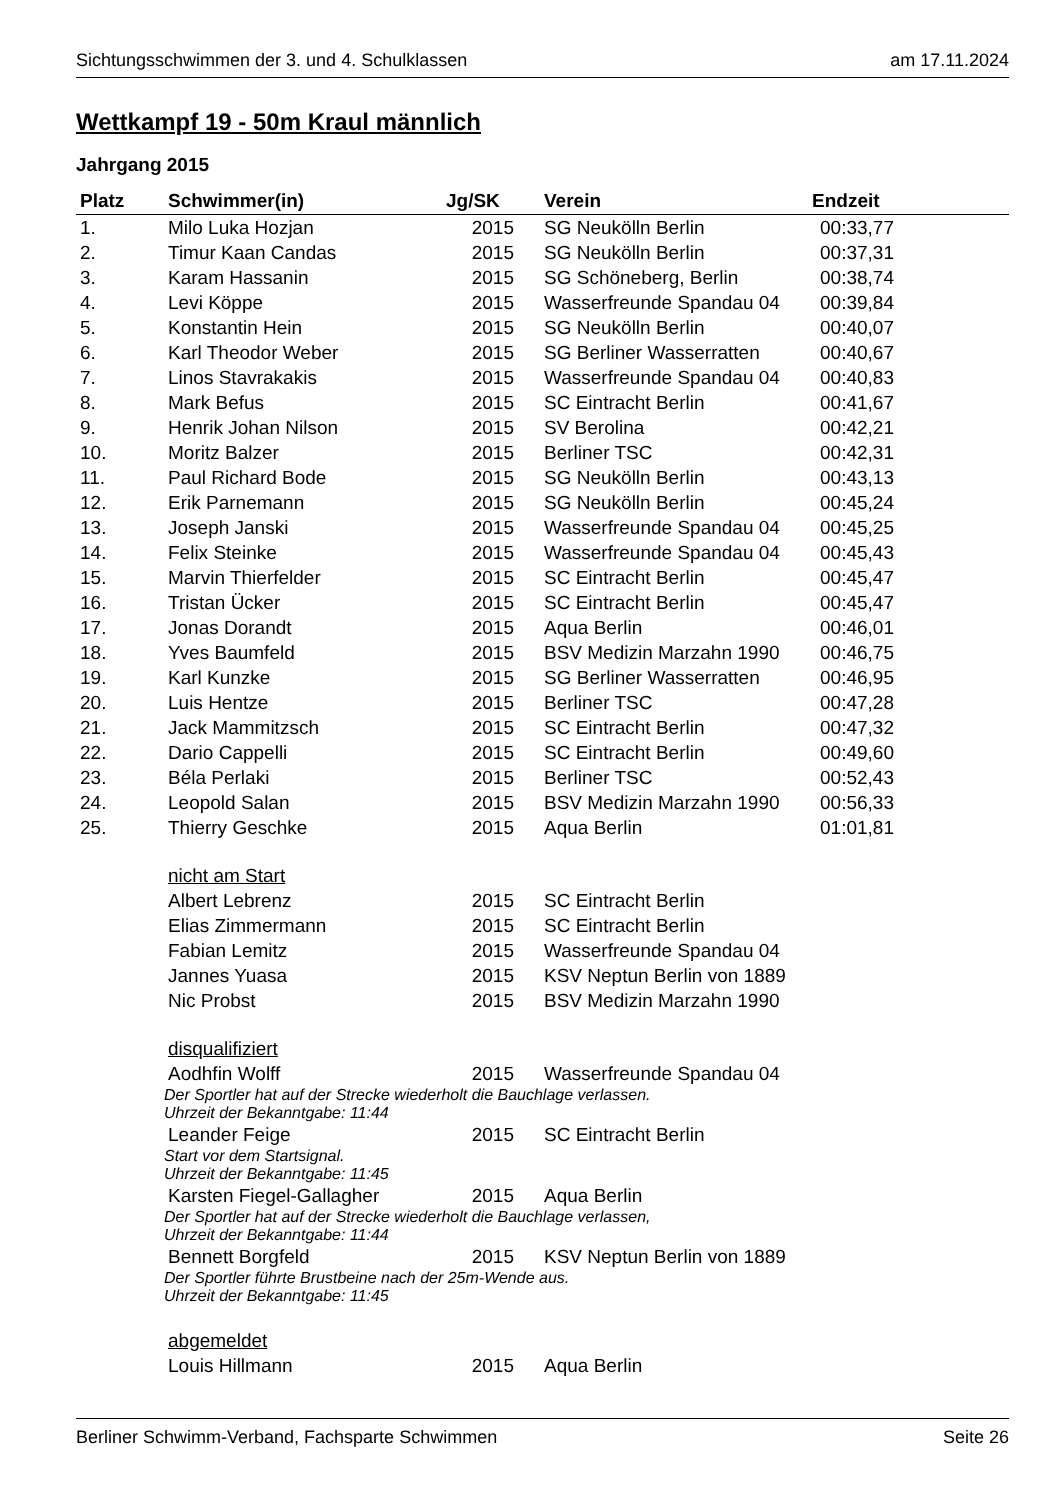Sichtungsschwimmen der 3. und 4. Schulklassen am 17.11.2024
Wettkampf 19 - 50m Kraul männlich
Jahrgang 2015
| Platz | Schwimmer(in) | Jg/SK | Verein | Endzeit |
| --- | --- | --- | --- | --- |
| 1. | Milo Luka Hozjan | 2015 | SG Neukölln Berlin | 00:33,77 |
| 2. | Timur Kaan Candas | 2015 | SG Neukölln Berlin | 00:37,31 |
| 3. | Karam Hassanin | 2015 | SG Schöneberg, Berlin | 00:38,74 |
| 4. | Levi Köppe | 2015 | Wasserfreunde Spandau 04 | 00:39,84 |
| 5. | Konstantin Hein | 2015 | SG Neukölln Berlin | 00:40,07 |
| 6. | Karl Theodor Weber | 2015 | SG Berliner Wasserratten | 00:40,67 |
| 7. | Linos Stavrakakis | 2015 | Wasserfreunde Spandau 04 | 00:40,83 |
| 8. | Mark Befus | 2015 | SC Eintracht Berlin | 00:41,67 |
| 9. | Henrik Johan Nilson | 2015 | SV Berolina | 00:42,21 |
| 10. | Moritz Balzer | 2015 | Berliner TSC | 00:42,31 |
| 11. | Paul Richard Bode | 2015 | SG Neukölln Berlin | 00:43,13 |
| 12. | Erik Parnemann | 2015 | SG Neukölln Berlin | 00:45,24 |
| 13. | Joseph Janski | 2015 | Wasserfreunde Spandau 04 | 00:45,25 |
| 14. | Felix Steinke | 2015 | Wasserfreunde Spandau 04 | 00:45,43 |
| 15. | Marvin Thierfelder | 2015 | SC Eintracht Berlin | 00:45,47 |
| 16. | Tristan Ücker | 2015 | SC Eintracht Berlin | 00:45,47 |
| 17. | Jonas Dorandt | 2015 | Aqua Berlin | 00:46,01 |
| 18. | Yves Baumfeld | 2015 | BSV Medizin Marzahn 1990 | 00:46,75 |
| 19. | Karl Kunzke | 2015 | SG Berliner Wasserratten | 00:46,95 |
| 20. | Luis Hentze | 2015 | Berliner TSC | 00:47,28 |
| 21. | Jack Mammitzsch | 2015 | SC Eintracht Berlin | 00:47,32 |
| 22. | Dario Cappelli | 2015 | SC Eintracht Berlin | 00:49,60 |
| 23. | Béla Perlaki | 2015 | Berliner TSC | 00:52,43 |
| 24. | Leopold Salan | 2015 | BSV Medizin Marzahn 1990 | 00:56,33 |
| 25. | Thierry Geschke | 2015 | Aqua Berlin | 01:01,81 |
| | nicht am Start | | | |
| | Albert Lebrenz | 2015 | SC Eintracht Berlin | |
| | Elias Zimmermann | 2015 | SC Eintracht Berlin | |
| | Fabian Lemitz | 2015 | Wasserfreunde Spandau 04 | |
| | Jannes Yuasa | 2015 | KSV Neptun Berlin von 1889 | |
| | Nic Probst | 2015 | BSV Medizin Marzahn 1990 | |
| | disqualifiziert | | | |
| | Aodhfin Wolff | 2015 | Wasserfreunde Spandau 04 | |
| | Der Sportler hat auf der Strecke wiederholt die Bauchlage verlassen. Uhrzeit der Bekanntgabe: 11:44 | | | |
| | Leander Feige | 2015 | SC Eintracht Berlin | |
| | Start vor dem Startsignal. Uhrzeit der Bekanntgabe: 11:45 | | | |
| | Karsten Fiegel-Gallagher | 2015 | Aqua Berlin | |
| | Der Sportler hat auf der Strecke wiederholt die Bauchlage verlassen, Uhrzeit der Bekanntgabe: 11:44 | | | |
| | Bennett Borgfeld | 2015 | KSV Neptun Berlin von 1889 | |
| | Der Sportler führte Brustbeine nach der 25m-Wende aus. Uhrzeit der Bekanntgabe: 11:45 | | | |
| | abgemeldet | | | |
| | Louis Hillmann | 2015 | Aqua Berlin | |
Berliner Schwimm-Verband, Fachsparte Schwimmen Seite 26